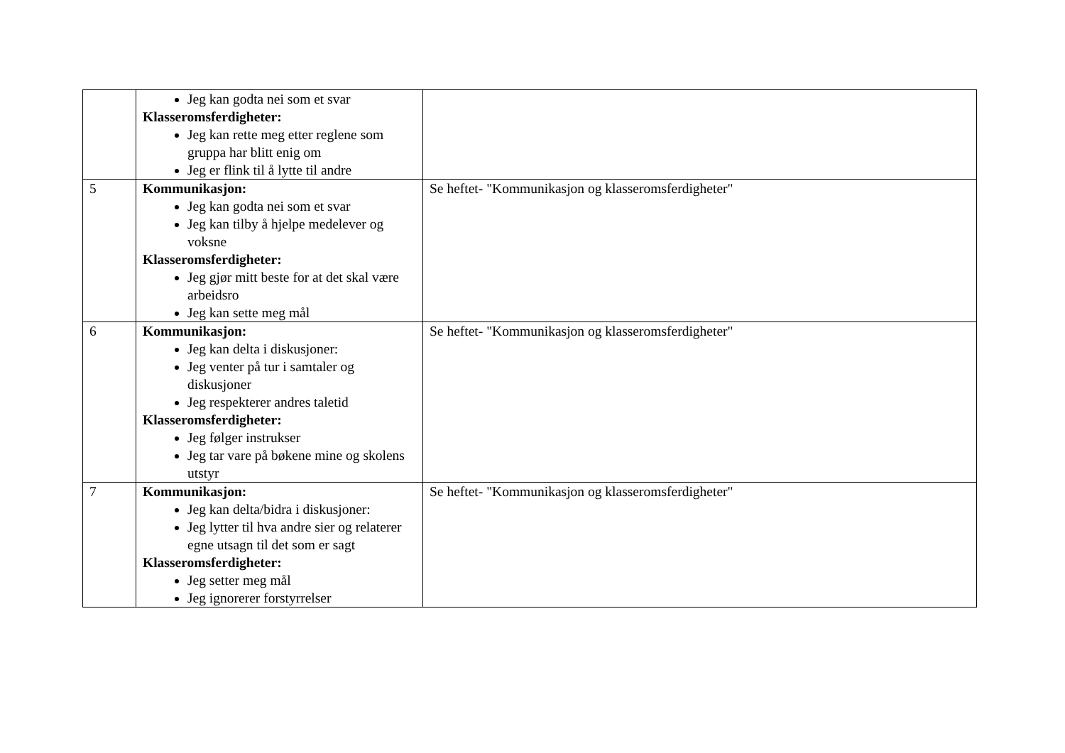| | Jeg kan godta nei som et svar Klasseromsferdigheter: Jeg kan rette meg etter reglene som gruppa har blitt enig om Jeg er flink til å lytte til andre | |
| 5 | Kommunikasjon: Jeg kan godta nei som et svar Jeg kan tilby å hjelpe medelever og voksne Klasseromsferdigheter: Jeg gjør mitt beste for at det skal være arbeidsro Jeg kan sette meg mål | Se heftet- "Kommunikasjon og klasseromsferdigheter" |
| 6 | Kommunikasjon: Jeg kan delta i diskusjoner: Jeg venter på tur i samtaler og diskusjoner Jeg respekterer andres taletid Klasseromsferdigheter: Jeg følger instrukser Jeg tar vare på bøkene mine og skolens utstyr | Se heftet- "Kommunikasjon og klasseromsferdigheter" |
| 7 | Kommunikasjon: Jeg kan delta/bidra i diskusjoner: Jeg lytter til hva andre sier og relaterer egne utsagn til det som er sagt Klasseromsferdigheter: Jeg setter meg mål Jeg ignorerer forstyrrelser | Se heftet- "Kommunikasjon og klasseromsferdigheter" |